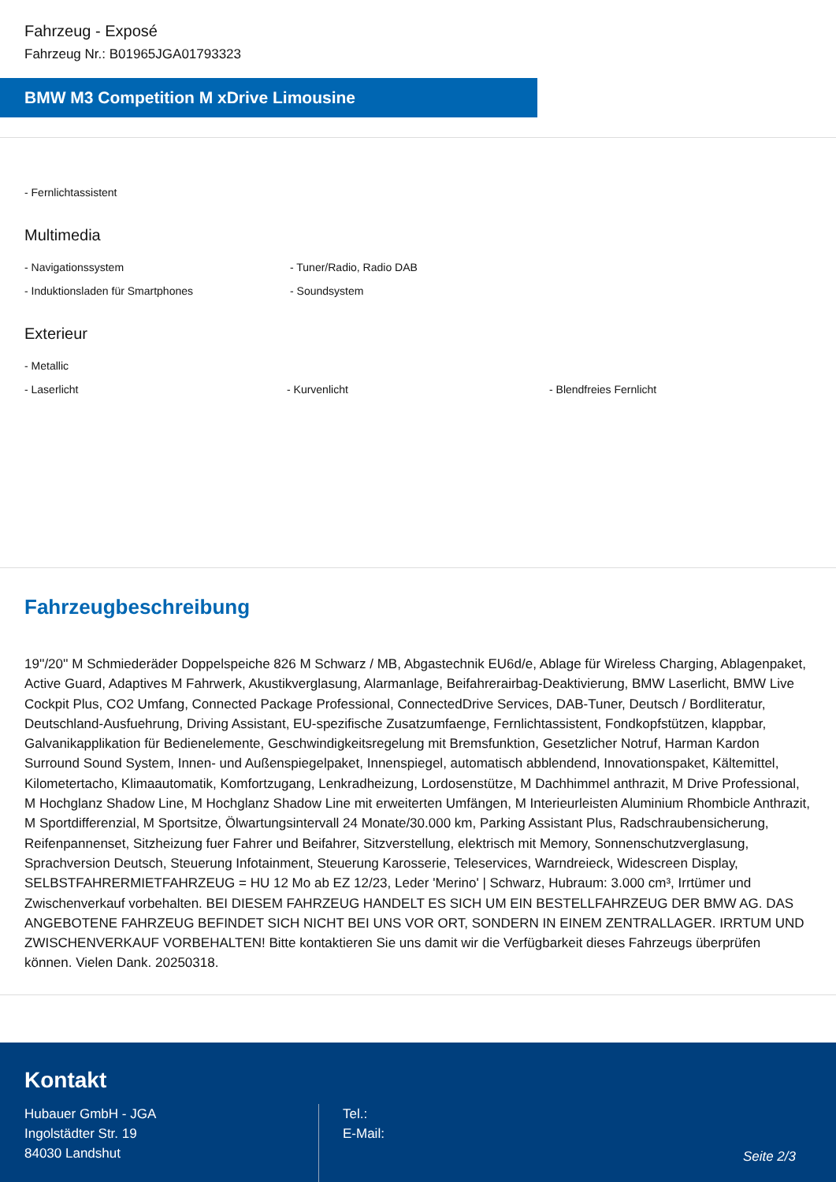Fahrzeug - Exposé
Fahrzeug Nr.: B01965JGA01793323
BMW M3 Competition M xDrive Limousine
- Fernlichtassistent
Multimedia
- Navigationssystem - Tuner/Radio, Radio DAB
- Induktionsladen für Smartphones - Soundsystem
Exterieur
- Metallic
- Laserlicht - Kurvenlicht - Blendfreies Fernlicht
Fahrzeugbeschreibung
19''/20'' M Schmiederäder Doppelspeiche 826 M Schwarz / MB, Abgastechnik EU6d/e, Ablage für Wireless Charging, Ablagenpaket, Active Guard, Adaptives M Fahrwerk, Akustikverglasung, Alarmanlage, Beifahrerairbag-Deaktivierung, BMW Laserlicht, BMW Live Cockpit Plus, CO2 Umfang, Connected Package Professional, ConnectedDrive Services, DAB-Tuner, Deutsch / Bordliteratur, Deutschland-Ausfuehrung, Driving Assistant, EU-spezifische Zusatzumfaenge, Fernlichtassistent, Fondkopfstützen, klappbar, Galvanikapplikation für Bedienelemente, Geschwindigkeitsregelung mit Bremsfunktion, Gesetzlicher Notruf, Harman Kardon Surround Sound System, Innen- und Außenspiegelpaket, Innenspiegel, automatisch abblendend, Innovationspaket, Kältemittel, Kilometertacho, Klimaautomatik, Komfortzugang, Lenkradheizung, Lordosenstütze, M Dachhimmel anthrazit, M Drive Professional, M Hochglanz Shadow Line, M Hochglanz Shadow Line mit erweiterten Umfängen, M Interieurleisten Aluminium Rhombicle Anthrazit, M Sportdifferenzial, M Sportsitze, Ölwartungsintervall 24 Monate/30.000 km, Parking Assistant Plus, Radschraubensicherung, Reifenpannenset, Sitzheizung fuer Fahrer und Beifahrer, Sitzverstellung, elektrisch mit Memory, Sonnenschutzverglasung, Sprachversion Deutsch, Steuerung Infotainment, Steuerung Karosserie, Teleservices, Warndreieck, Widescreen Display, SELBSTFAHRERMIETFAHRZEUG = HU 12 Mo ab EZ 12/23, Leder 'Merino' | Schwarz, Hubraum: 3.000 cm³, Irrtümer und Zwischenverkauf vorbehalten. BEI DIESEM FAHRZEUG HANDELT ES SICH UM EIN BESTELLFAHRZEUG DER BMW AG. DAS ANGEBOTENE FAHRZEUG BEFINDET SICH NICHT BEI UNS VOR ORT, SONDERN IN EINEM ZENTRALLAGER. IRRTUM UND ZWISCHENVERKAUF VORBEHALTEN! Bitte kontaktieren Sie uns damit wir die Verfügbarkeit dieses Fahrzeugs überprüfen können. Vielen Dank. 20250318.
Kontakt
Hubauer GmbH - JGA
Ingolstädter Str. 19
84030 Landshut
Tel.:
E-Mail:
Seite 2/3